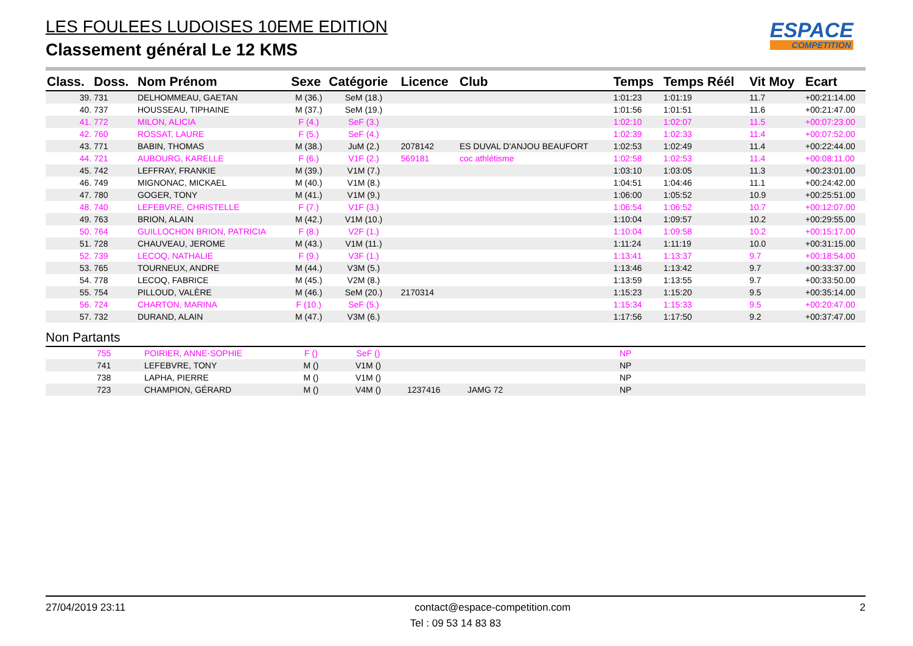LES FOULEES LUDOISES 10EME EDITION
Classement général Le 12 KMS
ESPACE
COMPETITION
| Class. | Doss. | Nom Prénom | Sexe | Catégorie | Licence | Club | Temps | Temps Réél | Vit Moy | Ecart |
| --- | --- | --- | --- | --- | --- | --- | --- | --- | --- | --- |
| 39. | 731 | DELHOMMEAU, GAETAN | M (36.) | SeM (18.) | | | 1:01:23 | 1:01:19 | 11.7 | +00:21:14.00 |
| 40. | 737 | HOUSSEAU, TIPHAINE | M (37.) | SeM (19.) | | | 1:01:56 | 1:01:51 | 11.6 | +00:21:47.00 |
| 41. | 772 | MILON, ALICIA | F (4.) | SeF (3.) | | | 1:02:10 | 1:02:07 | 11.5 | +00:07:23.00 |
| 42. | 760 | ROSSAT, LAURE | F (5.) | SeF (4.) | | | 1:02:39 | 1:02:33 | 11.4 | +00:07:52.00 |
| 43. | 771 | BABIN, THOMAS | M (38.) | JuM (2.) | 2078142 | ES DUVAL D'ANJOU BEAUFORT | 1:02:53 | 1:02:49 | 11.4 | +00:22:44.00 |
| 44. | 721 | AUBOURG, KARELLE | F (6.) | V1F (2.) | 569181 | coc athlétisme | 1:02:58 | 1:02:53 | 11.4 | +00:08:11.00 |
| 45. | 742 | LEFFRAY, FRANKIE | M (39.) | V1M (7.) | | | 1:03:10 | 1:03:05 | 11.3 | +00:23:01.00 |
| 46. | 749 | MIGNONAC, MICKAEL | M (40.) | V1M (8.) | | | 1:04:51 | 1:04:46 | 11.1 | +00:24:42.00 |
| 47. | 780 | GOGER, TONY | M (41.) | V1M (9.) | | | 1:06:00 | 1:05:52 | 10.9 | +00:25:51.00 |
| 48. | 740 | LEFEBVRE, CHRISTELLE | F (7.) | V1F (3.) | | | 1:06:54 | 1:06:52 | 10.7 | +00:12:07.00 |
| 49. | 763 | BRION, ALAIN | M (42.) | V1M (10.) | | | 1:10:04 | 1:09:57 | 10.2 | +00:29:55.00 |
| 50. | 764 | GUILLOCHON BRION, PATRICIA | F (8.) | V2F (1.) | | | 1:10:04 | 1:09:58 | 10.2 | +00:15:17.00 |
| 51. | 728 | CHAUVEAU, JEROME | M (43.) | V1M (11.) | | | 1:11:24 | 1:11:19 | 10.0 | +00:31:15.00 |
| 52. | 739 | LECOQ, NATHALIE | F (9.) | V3F (1.) | | | 1:13:41 | 1:13:37 | 9.7 | +00:18:54.00 |
| 53. | 765 | TOURNEUX, ANDRE | M (44.) | V3M (5.) | | | 1:13:46 | 1:13:42 | 9.7 | +00:33:37.00 |
| 54. | 778 | LECOQ, FABRICE | M (45.) | V2M (8.) | | | 1:13:59 | 1:13:55 | 9.7 | +00:33:50.00 |
| 55. | 754 | PILLOUD, VALÈRE | M (46.) | SeM (20.) | 2170314 | | 1:15:23 | 1:15:20 | 9.5 | +00:35:14.00 |
| 56. | 724 | CHARTON, MARINA | F (10.) | SeF (5.) | | | 1:15:34 | 1:15:33 | 9.5 | +00:20:47.00 |
| 57. | 732 | DURAND, ALAIN | M (47.) | V3M (6.) | | | 1:17:56 | 1:17:50 | 9.2 | +00:37:47.00 |
Non Partants
| | 755 | POIRIER, ANNE-SOPHIE | F () | SeF () | | | NP |
| | 741 | LEFEBVRE, TONY | M () | V1M () | | | NP |
| | 738 | LAPHA, PIERRE | M () | V1M () | | | NP |
| | 723 | CHAMPION, GÉRARD | M () | V4M () | 1237416 | JAMG 72 | NP |
27/04/2019 23:11 contact@espace-competition.com 2
Tel : 09 53 14 83 83